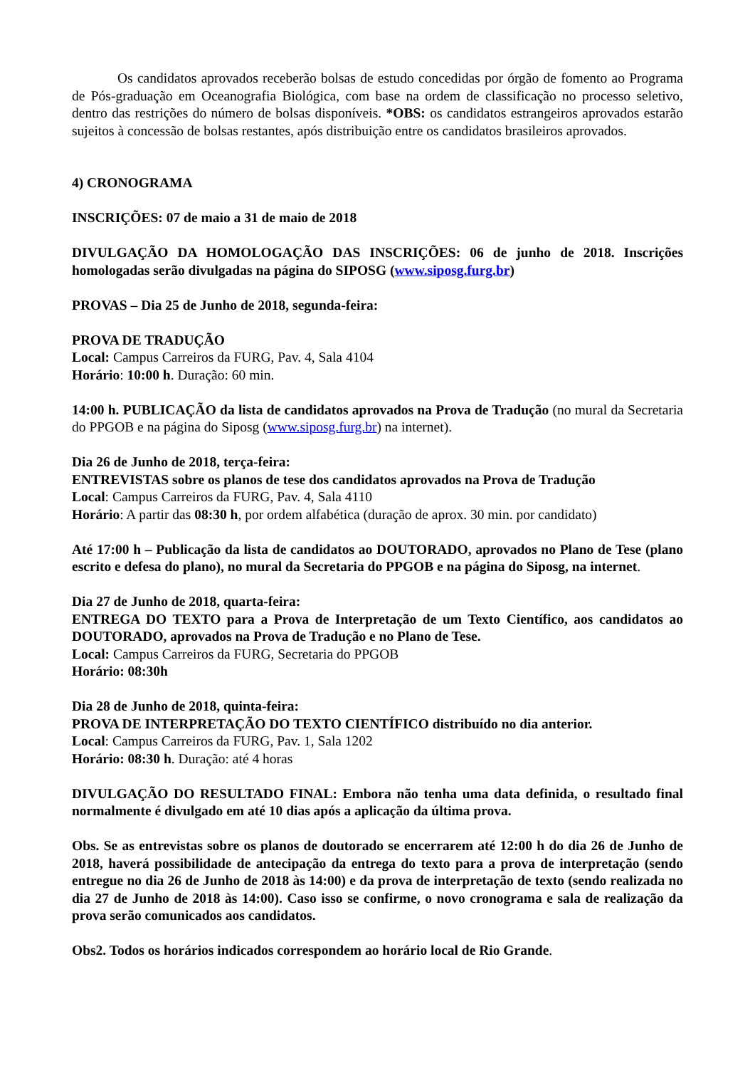Os candidatos aprovados receberão bolsas de estudo concedidas por órgão de fomento ao Programa de Pós-graduação em Oceanografia Biológica, com base na ordem de classificação no processo seletivo, dentro das restrições do número de bolsas disponíveis. *OBS: os candidatos estrangeiros aprovados estarão sujeitos à concessão de bolsas restantes, após distribuição entre os candidatos brasileiros aprovados.
4) CRONOGRAMA
INSCRIÇÕES: 07 de maio a 31 de maio de 2018
DIVULGAÇÃO DA HOMOLOGAÇÃO DAS INSCRIÇÕES: 06 de junho de 2018. Inscrições homologadas serão divulgadas na página do SIPOSG (www.siposg.furg.br)
PROVAS – Dia 25 de Junho de 2018, segunda-feira:
PROVA DE TRADUÇÃO
Local: Campus Carreiros da FURG, Pav. 4, Sala 4104
Horário: 10:00 h. Duração: 60 min.
14:00 h. PUBLICAÇÃO da lista de candidatos aprovados na Prova de Tradução (no mural da Secretaria do PPGOB e na página do Siposg (www.siposg.furg.br) na internet).
Dia 26 de Junho de 2018, terça-feira:
ENTREVISTAS sobre os planos de tese dos candidatos aprovados na Prova de Tradução
Local: Campus Carreiros da FURG, Pav. 4, Sala 4110
Horário: A partir das 08:30 h, por ordem alfabética (duração de aprox. 30 min. por candidato)
Até 17:00 h – Publicação da lista de candidatos ao DOUTORADO, aprovados no Plano de Tese (plano escrito e defesa do plano), no mural da Secretaria do PPGOB e na página do Siposg, na internet.
Dia 27 de Junho de 2018, quarta-feira:
ENTREGA DO TEXTO para a Prova de Interpretação de um Texto Científico, aos candidatos ao DOUTORADO, aprovados na Prova de Tradução e no Plano de Tese.
Local: Campus Carreiros da FURG, Secretaria do PPGOB
Horário: 08:30h
Dia 28 de Junho de 2018, quinta-feira:
PROVA DE INTERPRETAÇÃO DO TEXTO CIENTÍFICO distribuído no dia anterior.
Local: Campus Carreiros da FURG, Pav. 1, Sala 1202
Horário: 08:30 h. Duração: até 4 horas
DIVULGAÇÃO DO RESULTADO FINAL: Embora não tenha uma data definida, o resultado final normalmente é divulgado em até 10 dias após a aplicação da última prova.
Obs. Se as entrevistas sobre os planos de doutorado se encerrarem até 12:00 h do dia 26 de Junho de 2018, haverá possibilidade de antecipação da entrega do texto para a prova de interpretação (sendo entregue no dia 26 de Junho de 2018 às 14:00) e da prova de interpretação de texto (sendo realizada no dia 27 de Junho de 2018 às 14:00). Caso isso se confirme, o novo cronograma e sala de realização da prova serão comunicados aos candidatos.
Obs2. Todos os horários indicados correspondem ao horário local de Rio Grande.